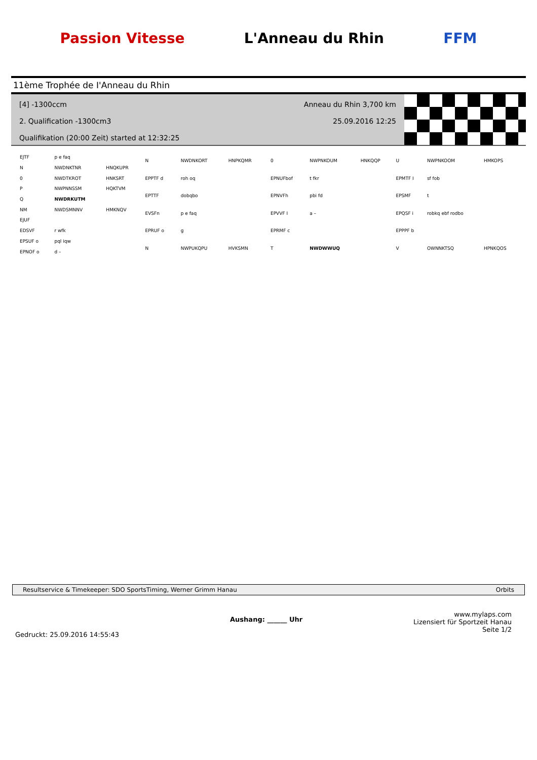Passion Vitesse L'Anneau du Rhin FFM
11ème Trophée de I'Anneau du Rhin
[4] -1300ccm Anneau du Rhin 3,700 km
2. Qualification -1300cm3 25.09.2016 12:25
Qualifikation (20:00 Zeit) started at 12:32:25
| EJTF | p e faq | |
| N | NWDNKTNR | HNQKUPR |
| 0 | NWDTKROT | HNKSRT |
| P | NWPNNSSM | HQKTVM |
| Q | NWDRKUTM | |
| NM | NWDSMNNV | HMKNQV |
| EJUF | | |
| EDSVF | r wfk | |
| EPSUF o | pql iqw | |
| EPNOF o | d – | |
| N | NWDNKORT | HNPKQMR |
| EPPTF d | roh oq | |
| EPTTF | dobqbo | |
| EVSFn | p e faq | |
| EPRUF o | g | |
| N | NWPUKQPU | HVKSMN |
| 0 | NWPNKOUM | HNKQQP |
| EPNUFbof | t fkr | |
| EPNVFh | pbi fd | |
| EPVVF I | a – | |
| EPRMF c | | |
| T | NWDWWUQ | |
| U | NWPNKOOM | HMKOPS |
| EPMTF I | sf fob | |
| EPSMF | t | |
| EPQSF i | robkq ebf rodbo | |
| EPPPF b | | |
| V | OWNNKTSQ | HPNKQOS |
Resultservice & Timekeeper: SDO SportsTiming, Werner Grimm Hanau Orbits
Gedruckt: 25.09.2016 14:55:43 Aushang: ______ Uhr www.mylaps.com
Lizensiert für Sportzeit Hanau
Seite 1/2